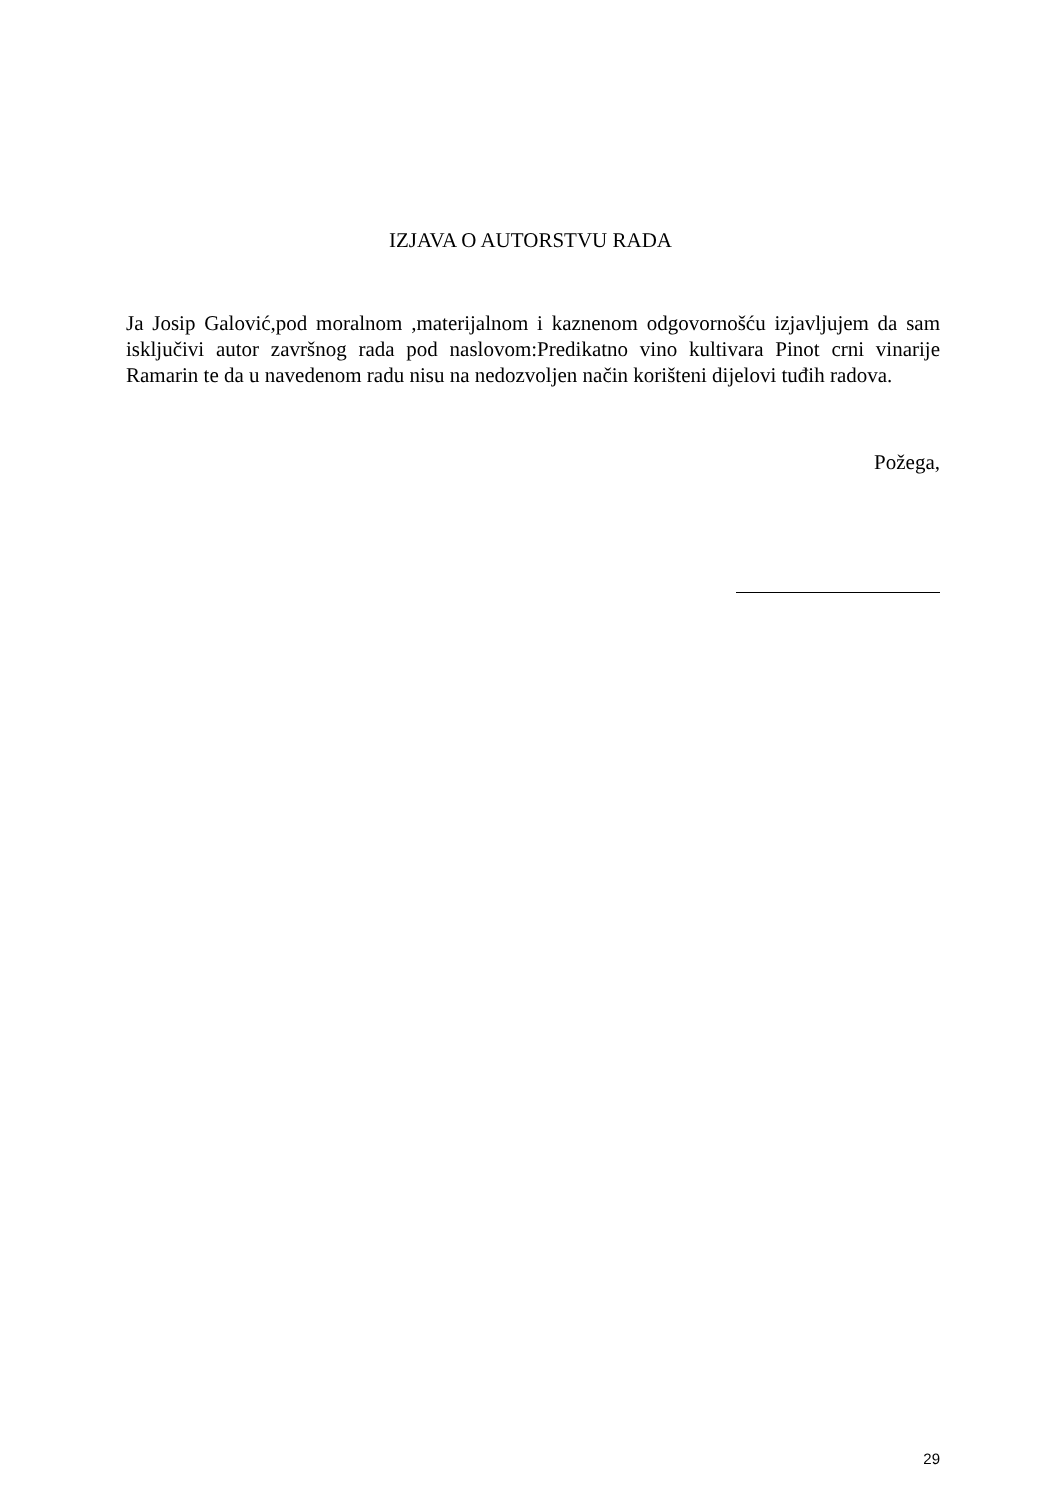IZJAVA O AUTORSTVU RADA
Ja Josip Galović,pod moralnom ,materijalnom i kaznenom odgovornošću izjavljujem da sam isključivi autor završnog rada pod naslovom:Predikatno vino kultivara Pinot crni vinarije Ramarin te da u navedenom radu nisu na nedozvoljen način korišteni dijelovi tuđih radova.
Požega,
29